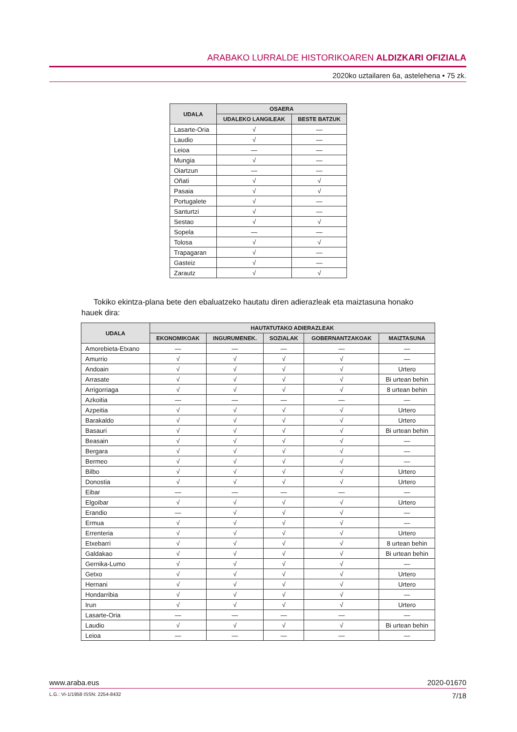ARABAKO LURRALDE HISTORIKOAREN ALDIZKARI OFIZIALA
2020ko uztailaren 6a, astelehena • 75 zk.
| UDALA | OSAERA | |
| --- | --- | --- |
| | UDALEKO LANGILEAK | BESTE BATZUK |
| Lasarte-Oria | √ | — |
| Laudio | √ | — |
| Leioa | — | — |
| Mungia | √ | — |
| Oiartzun | — | — |
| Oñati | √ | √ |
| Pasaia | √ | √ |
| Portugalete | √ | — |
| Santurtzi | √ | — |
| Sestao | √ | √ |
| Sopela | — | — |
| Tolosa | √ | √ |
| Trapagaran | √ | — |
| Gasteiz | √ | — |
| Zarautz | √ | √ |
Tokiko ekintza-plana bete den ebaluatzeko hautatu diren adierazleak eta maiztasuna honako hauek dira:
| UDALA | HAUTATUTAKO ADIERAZLEAK | | | | |
| --- | --- | --- | --- | --- | --- |
| | EKONOMIKOAK | INGURUMENEK. | SOZIALAK | GOBERNANTZAKOAK | MAIZTASUNA |
| Amorebieta-Etxano | — | — | — | — | — |
| Amurrio | √ | √ | √ | √ | — |
| Andoain | √ | √ | √ | √ | Urtero |
| Arrasate | √ | √ | √ | √ | Bi urtean behin |
| Arrigorriaga | √ | √ | √ | √ | 8 urtean behin |
| Azkoitia | — | — | — | — | — |
| Azpeitia | √ | √ | √ | √ | Urtero |
| Barakaldo | √ | √ | √ | √ | Urtero |
| Basauri | √ | √ | √ | √ | Bi urtean behin |
| Beasain | √ | √ | √ | √ | — |
| Bergara | √ | √ | √ | √ | — |
| Bermeo | √ | √ | √ | √ | — |
| Bilbo | √ | √ | √ | √ | Urtero |
| Donostia | √ | √ | √ | √ | Urtero |
| Eibar | — | — | — | — | — |
| Elgoibar | √ | √ | √ | √ | Urtero |
| Erandio | — | √ | √ | √ | — |
| Ermua | √ | √ | √ | √ | — |
| Errenteria | √ | √ | √ | √ | Urtero |
| Etxebarri | √ | √ | √ | √ | 8 urtean behin |
| Galdakao | √ | √ | √ | √ | Bi urtean behin |
| Gernika-Lumo | √ | √ | √ | √ | — |
| Getxo | √ | √ | √ | √ | Urtero |
| Hernani | √ | √ | √ | √ | Urtero |
| Hondarribia | √ | √ | √ | √ | — |
| Irun | √ | √ | √ | √ | Urtero |
| Lasarte-Oria | — | — | — | — | — |
| Laudio | √ | √ | √ | √ | Bi urtean behin |
| Leioa | — | — | — | — | — |
www.araba.eus 2020-01670
L.G.: VI-1/1958 ISSN: 2254-8432 7/18